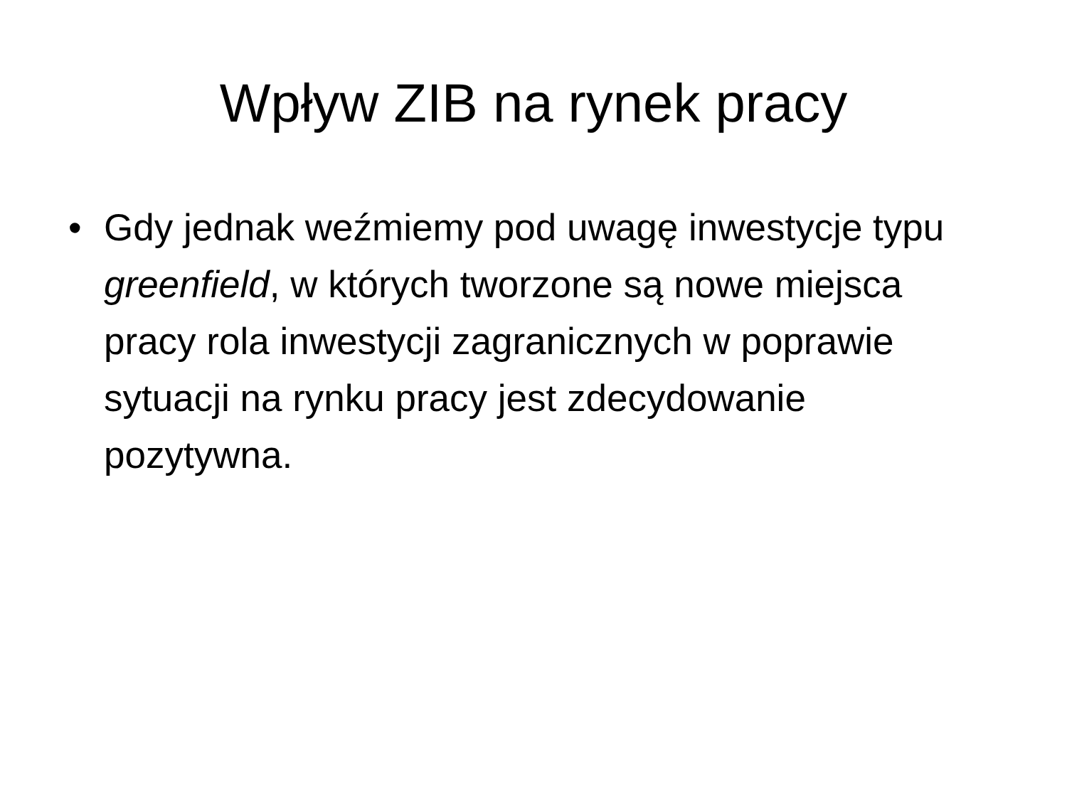Wpływ ZIB na rynek pracy
• Gdy jednak weźmiemy pod uwagę inwestycje typu greenfield, w których tworzone są nowe miejsca pracy rola inwestycji zagranicznych w poprawie sytuacji na rynku pracy jest zdecydowanie pozytywna.